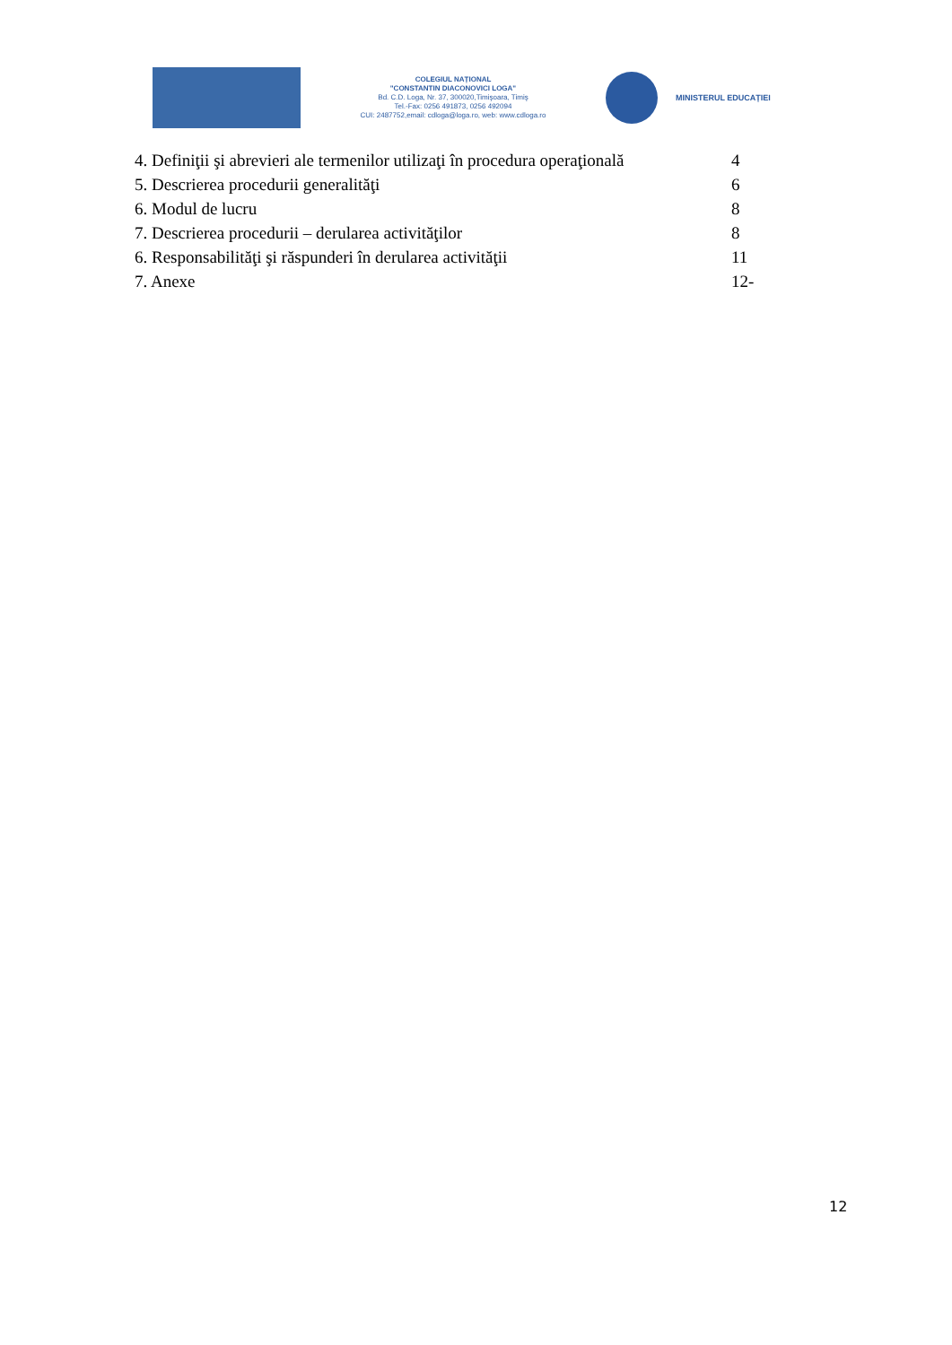COLEGIUL NAȚIONAL
"CONSTANTIN DIACONOVICI LOGA"
Bd. C.D. Loga, Nr. 37, 300020,Timişoara, Timiş
Tel.-Fax: 0256 491873, 0256 492094
CUI: 2487752,email: cdloga@loga.ro, web: www.cdloga.ro
MINISTERUL EDUCAȚIEI
4. Definiţii şi abrevieri ale termenilor utilizaţi în procedura operaţională 4
5. Descrierea procedurii generalităţi 6
6. Modul de lucru 8
7. Descrierea procedurii – derularea activităţilor 8
6. Responsabilităţi şi răspunderi în derularea activităţii 11
7. Anexe 12-
12